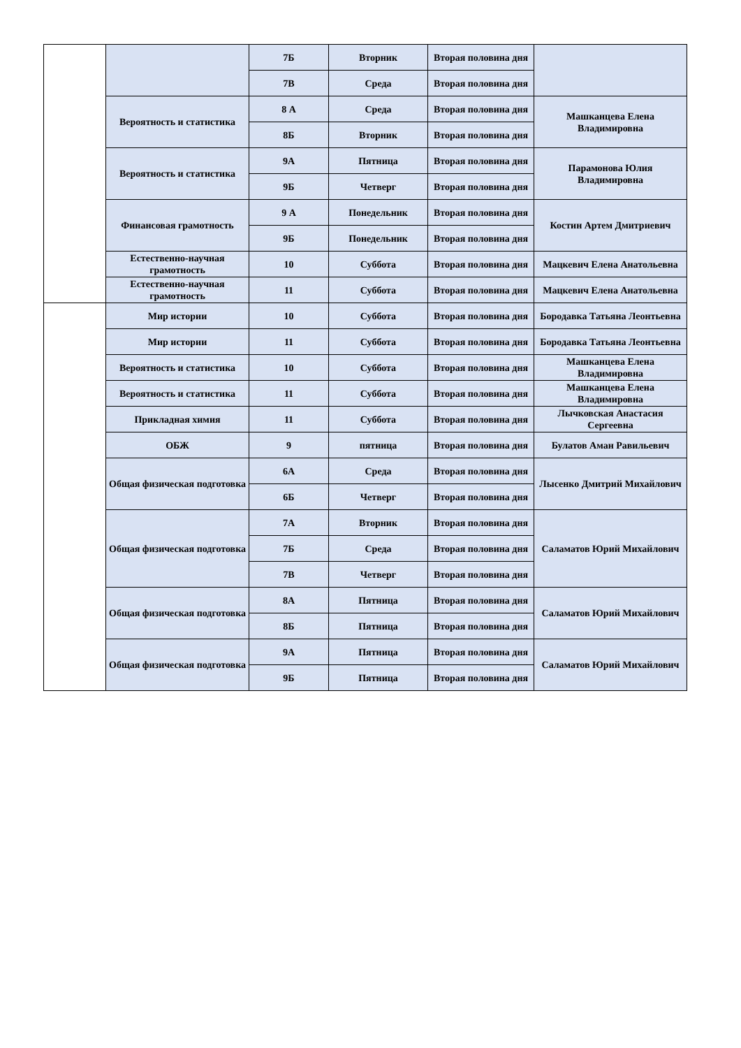| | | 7Б | Вторник | Вторая половина дня | |
| | | 7В | Среда | Вторая половина дня | |
| | Вероятность и статистика | 8 А | Среда | Вторая половина дня | Машканцева Елена Владимировна |
| | | 8Б | Вторник | Вторая половина дня | |
| | Вероятность и статистика | 9А | Пятница | Вторая половина дня | Парамонова Юлия Владимировна |
| | | 9Б | Четверг | Вторая половина дня | |
| | Финансовая грамотность | 9 А | Понедельник | Вторая половина дня | Костин Артем Дмитриевич |
| | | 9Б | Понедельник | Вторая половина дня | |
| | Естественно-научная грамотность | 10 | Суббота | Вторая половина дня | Мацкевич Елена Анатольевна |
| | Естественно-научная грамотность | 11 | Суббота | Вторая половина дня | Мацкевич Елена Анатольевна |
| | Мир истории | 10 | Суббота | Вторая половина дня | Бородавка Татьяна Леонтьевна |
| | Мир истории | 11 | Суббота | Вторая половина дня | Бородавка Татьяна Леонтьевна |
| | Вероятность и статистика | 10 | Суббота | Вторая половина дня | Машканцева Елена Владимировна |
| | Вероятность и статистика | 11 | Суббота | Вторая половина дня | Машканцева Елена Владимировна |
| | Прикладная химия | 11 | Суббота | Вторая половина дня | Лычковская Анастасия Сергеевна |
| | ОБЖ | 9 | пятница | Вторая половина дня | Булатов Аман Равильевич |
| | Общая физическая подготовка | 6А | Среда | Вторая половина дня | Лысенко Дмитрий Михайлович |
| | | 6Б | Четверг | Вторая половина дня | |
| | Общая физическая подготовка | 7А | Вторник | Вторая половина дня | Саламатов Юрий Михайлович |
| | | 7Б | Среда | Вторая половина дня | |
| | | 7В | Четверг | Вторая половина дня | |
| | Общая физическая подготовка | 8А | Пятница | Вторая половина дня | Саламатов Юрий Михайлович |
| | | 8Б | Пятница | Вторая половина дня | |
| | Общая физическая подготовка | 9А | Пятница | Вторая половина дня | Саламатов Юрий Михайлович |
| | | 9Б | Пятница | Вторая половина дня | |